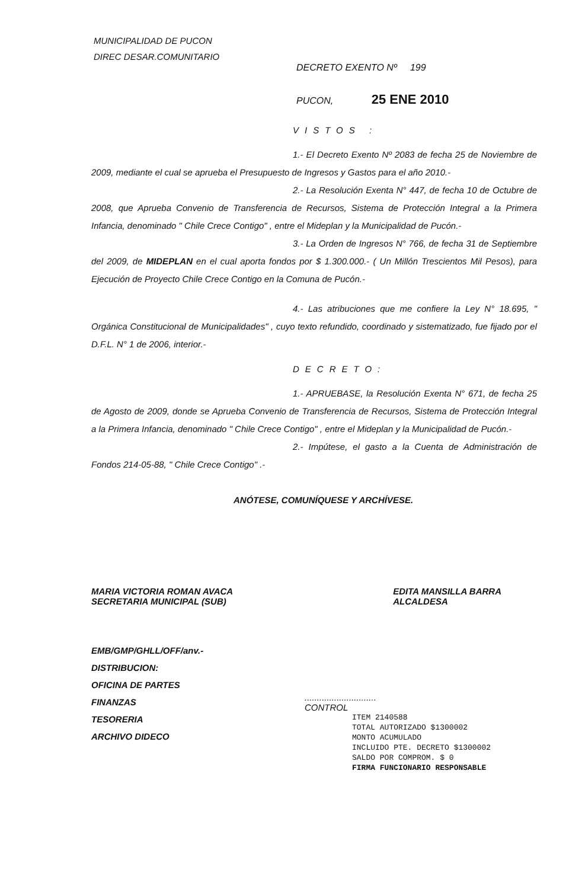MUNICIPALIDAD DE PUCON
DIREC DESAR.COMUNITARIO
DECRETO EXENTO Nº 199
PUCON, 25 ENE 2010
VISTOS :
1.- El Decreto Exento Nº 2083 de fecha 25 de Noviembre de 2009, mediante el cual se aprueba el Presupuesto de Ingresos y Gastos para el año 2010.-
2.- La Resolución Exenta N° 447, de fecha 10 de Octubre de 2008, que Aprueba Convenio de Transferencia de Recursos, Sistema de Protección Integral a la Primera Infancia, denominado " Chile Crece Contigo" , entre el Mideplan y la Municipalidad de Pucón.-
3.- La Orden de Ingresos N° 766, de fecha 31 de Septiembre del 2009, de MIDEPLAN en el cual aporta fondos por $ 1.300.000.- ( Un Millón Trescientos Mil Pesos), para Ejecución de Proyecto Chile Crece Contigo en la Comuna de Pucón.-
4.- Las atribuciones que me confiere la Ley N° 18.695, " Orgánica Constitucional de Municipalidades" , cuyo texto refundido, coordinado y sistematizado, fue fijado por el D.F.L. N° 1 de 2006, interior.-
DECRETO:
1.- APRUEBASE, la Resolución Exenta N° 671, de fecha 25 de Agosto de 2009, donde se Aprueba Convenio de Transferencia de Recursos, Sistema de Protección Integral a la Primera Infancia, denominado " Chile Crece Contigo" , entre el Mideplan y la Municipalidad de Pucón.-
2.- Impútese, el gasto a la Cuenta de Administración de Fondos 214-05-88, " Chile Crece Contigo" .-
ANÓTESE, COMUNÍQUESE Y ARCHÍVESE.
MARIA VICTORIA ROMAN AVACA
SECRETARIA MUNICIPAL (SUB)
EDITA MANSILLA BARRA
ALCALDESA
EMB/GMP/GHLL/OFF/anv.-
DISTRIBUCION:
OFICINA DE PARTES
FINANZAS
TESORERIA
ARCHIVO DIDECO
.............................
CONTROL
ITEM 2140588
TOTAL AUTORIZADO $1300002
MONTO ACUMULADO
INCLUIDO PTE. DECRETO $1300002
SALDO POR COMPROM. $ 0
FIRMA FUNCIONARIO RESPONSABLE